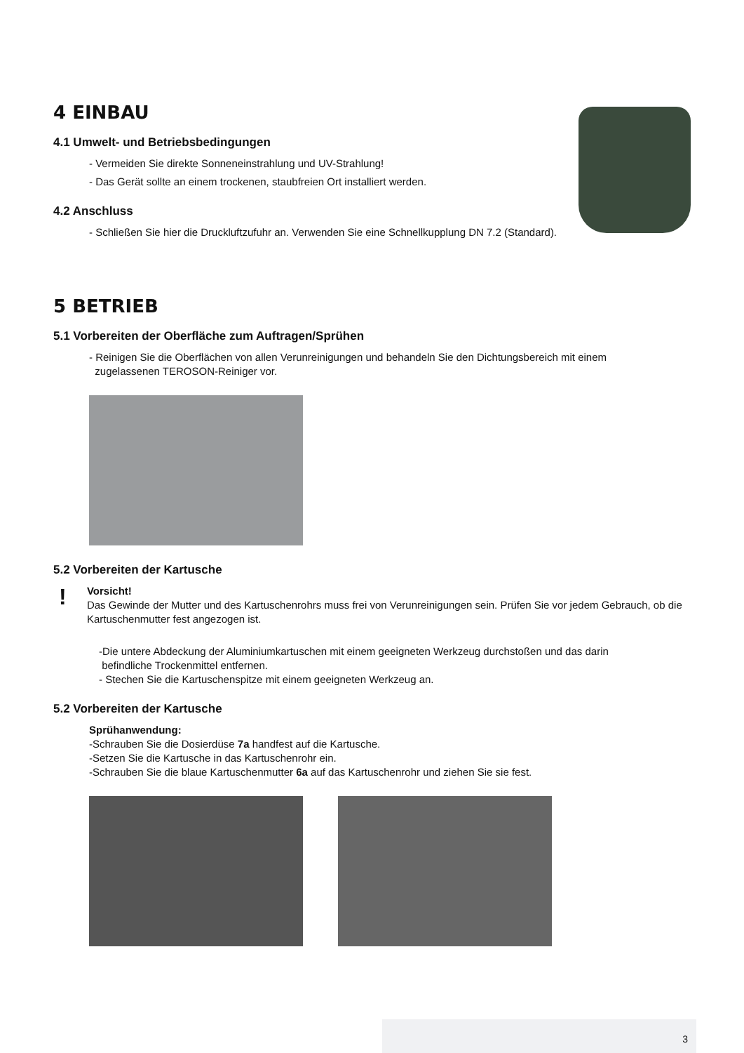4 EINBAU
4.1 Umwelt- und Betriebsbedingungen
- Vermeiden Sie direkte Sonneneinstrahlung und UV-Strahlung!
- Das Gerät sollte an einem trockenen, staubfreien Ort installiert werden.
4.2 Anschluss
- Schließen Sie hier die Druckluftzufuhr an. Verwenden Sie eine Schnellkupplung DN 7.2 (Standard).
5 BETRIEB
5.1 Vorbereiten der Oberfläche zum Auftragen/Sprühen
- Reinigen Sie die Oberflächen von allen Verunreinigungen und behandeln Sie den Dichtungsbereich mit einem
zugelassenen TEROSON-Reiniger vor.
5.2 Vorbereiten der Kartusche
!
Vorsicht!
Das Gewinde der Mutter und des Kartuschenrohrs muss frei von Verunreinigungen sein. Prüfen Sie vor jedem Gebrauch, ob die Kartuschenmutter fest angezogen ist.
-Die untere Abdeckung der Aluminiumkartuschen mit einem geeigneten Werkzeug durchstoßen und das darin
befindliche Trockenmittel entfernen.
- Stechen Sie die Kartuschenspitze mit einem geeigneten Werkzeug an.
5.2 Vorbereiten der Kartusche
Sprühanwendung:
-Schrauben Sie die Dosierdüse 7a handfest auf die Kartusche.
-Setzen Sie die Kartusche in das Kartuschenrohr ein.
-Schrauben Sie die blaue Kartuschenmutter 6a auf das Kartuschenrohr und ziehen Sie sie fest.
3